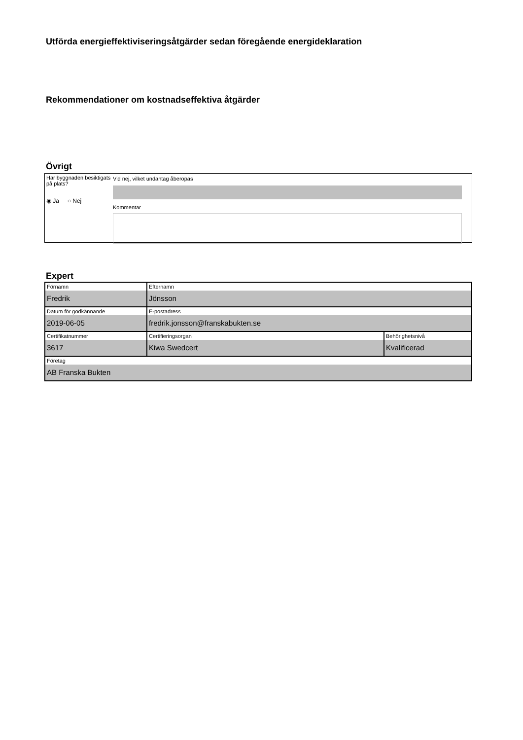Utförda energieffektiviseringsåtgärder sedan föregående energideklaration
Rekommendationer om kostnadseffektiva åtgärder
Övrigt
Har byggnaden besiktigats på plats?
◉ Ja ○ Nej
Vid nej, vilket undantag åberopas
Kommentar
Expert
| Förnamn Fredrik | Efternamn Jönsson | |
| Datum för godkännande 2019-06-05 | E-postadress fredrik.jonsson@franskabukten.se | |
| Certifikatnummer 3617 | Certifieringsorgan Kiwa Swedcert | Behörighetsnivå Kvalificerad |
| Företag AB Franska Bukten | | |